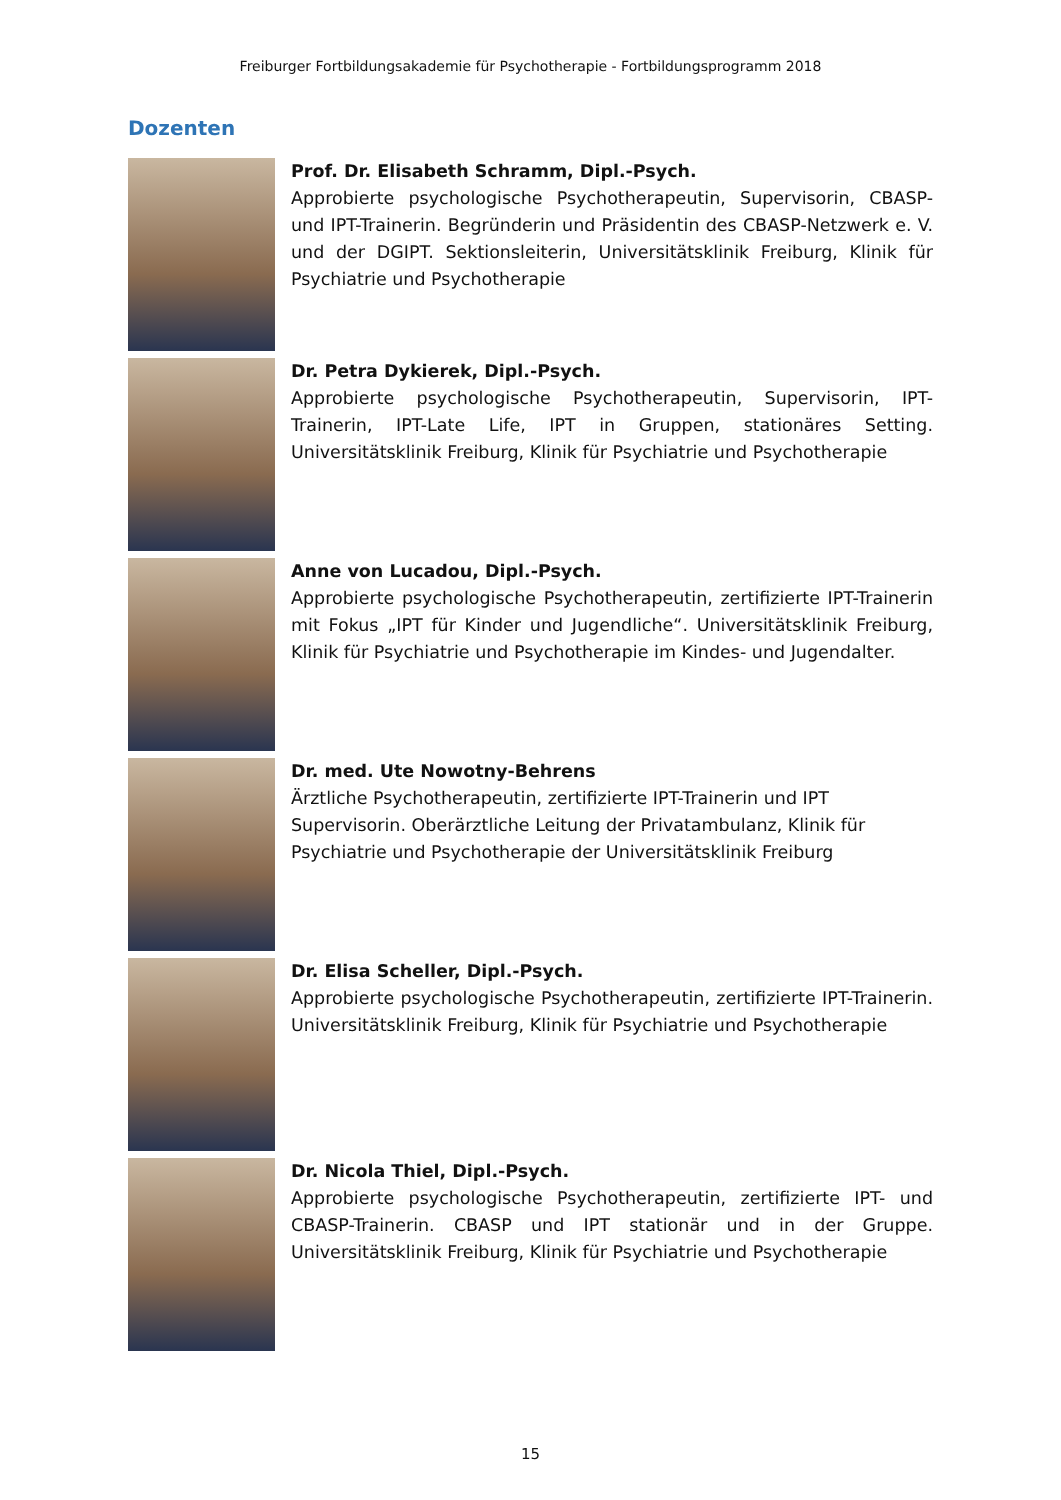Freiburger Fortbildungsakademie für Psychotherapie - Fortbildungsprogramm 2018
Dozenten
Prof. Dr. Elisabeth Schramm, Dipl.-Psych.
Approbierte psychologische Psychotherapeutin, Supervisorin, CBASP- und IPT-Trainerin. Begründerin und Präsidentin des CBASP-Netzwerk e. V. und der DGIPT. Sektionsleiterin, Universitätsklinik Freiburg, Klinik für Psychiatrie und Psychotherapie
Dr. Petra Dykierek, Dipl.-Psych.
Approbierte psychologische Psychotherapeutin, Supervisorin, IPT-Trainerin, IPT-Late Life, IPT in Gruppen, stationäres Setting. Universitätsklinik Freiburg, Klinik für Psychiatrie und Psychotherapie
Anne von Lucadou, Dipl.-Psych.
Approbierte psychologische Psychotherapeutin, zertifizierte IPT-Trainerin mit Fokus „IPT für Kinder und Jugendliche“. Universitätsklinik Freiburg, Klinik für Psychiatrie und Psychotherapie im Kindes- und Jugendalter.
Dr. med. Ute Nowotny-Behrens
Ärztliche Psychotherapeutin, zertifizierte IPT-Trainerin und IPT Supervisorin. Oberärztliche Leitung der Privatambulanz, Klinik für Psychiatrie und Psychotherapie der Universitätsklinik Freiburg
Dr. Elisa Scheller, Dipl.-Psych.
Approbierte psychologische Psychotherapeutin, zertifizierte IPT-Trainerin. Universitätsklinik Freiburg, Klinik für Psychiatrie und Psychotherapie
Dr. Nicola Thiel, Dipl.-Psych.
Approbierte psychologische Psychotherapeutin, zertifizierte IPT- und CBASP-Trainerin. CBASP und IPT stationär und in der Gruppe. Universitätsklinik Freiburg, Klinik für Psychiatrie und Psychotherapie
15